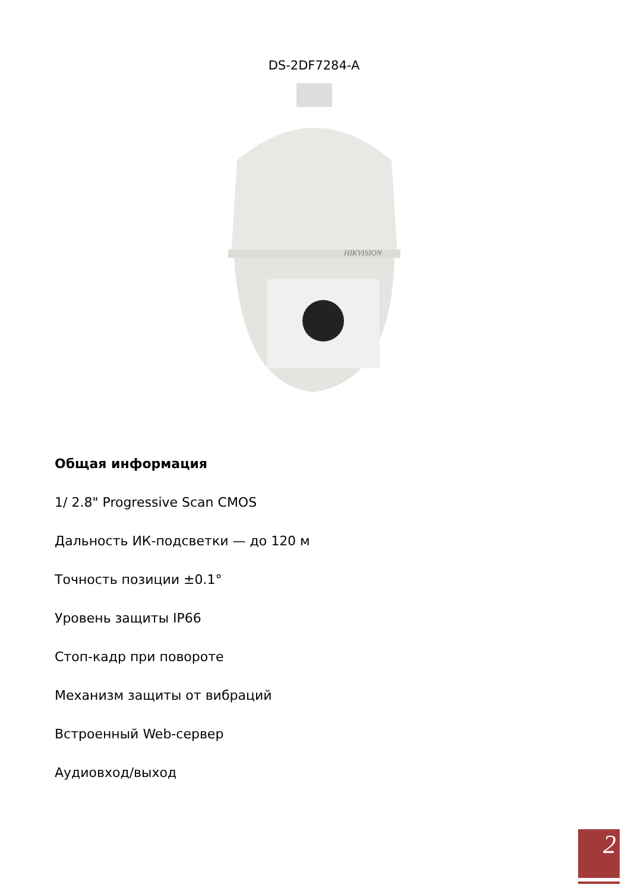DS-2DF7284-A
HIKVISION
Общая информация
1/ 2.8" Progressive Scan CMOS
Дальность ИК-подсветки — до 120 м
Точность позиции ±0.1°
Уровень защиты IP66
Стоп-кадр при повороте
Механизм защиты от вибраций
Встроенный Web-сервер
Аудиовход/выход
2